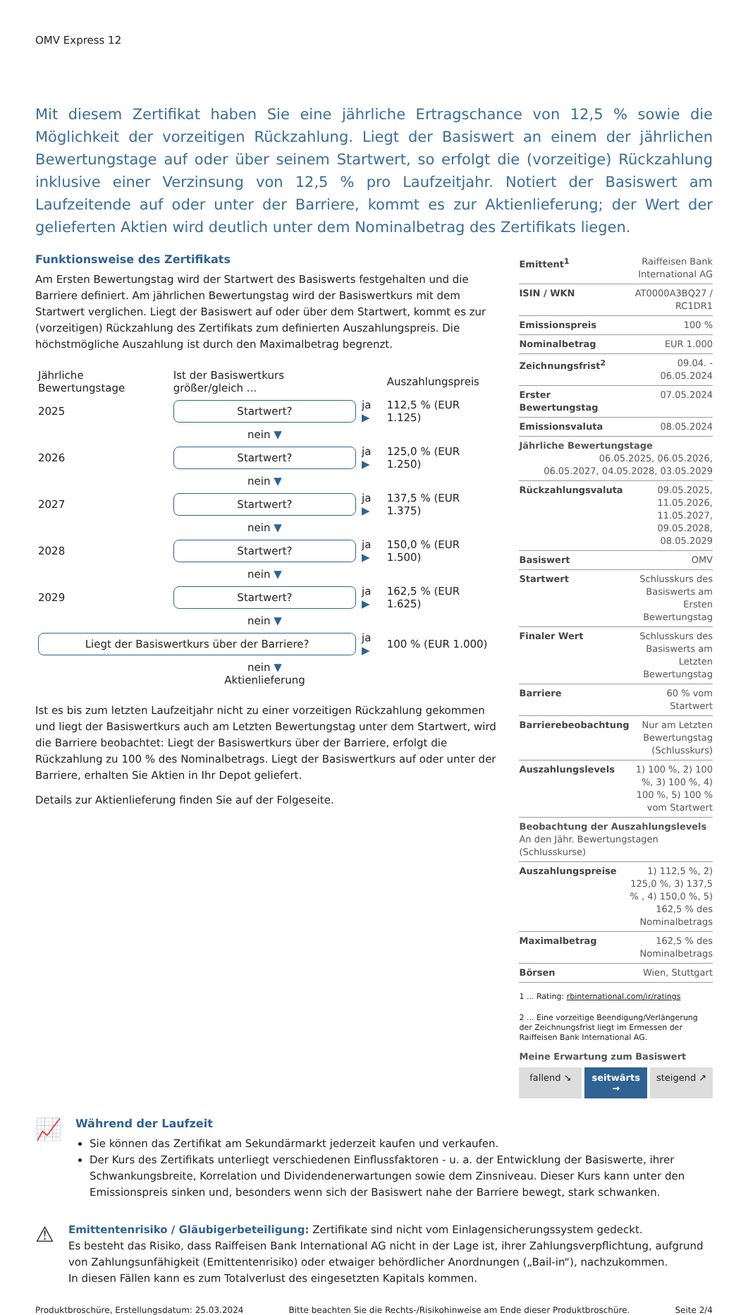OMV Express 12
Mit diesem Zertifikat haben Sie eine jährliche Ertragschance von 12,5 % sowie die Möglichkeit der vorzeitigen Rückzahlung. Liegt der Basiswert an einem der jährlichen Bewertungstage auf oder über seinem Startwert, so erfolgt die (vorzeitige) Rückzahlung inklusive einer Verzinsung von 12,5 % pro Laufzeitjahr. Notiert der Basiswert am Laufzeitende auf oder unter der Barriere, kommt es zur Aktienlieferung; der Wert der gelieferten Aktien wird deutlich unter dem Nominalbetrag des Zertifikats liegen.
Funktionsweise des Zertifikats
Am Ersten Bewertungstag wird der Startwert des Basiswerts festgehalten und die Barriere definiert. Am jährlichen Bewertungstag wird der Basiswertkurs mit dem Startwert verglichen. Liegt der Basiswert auf oder über dem Startwert, kommt es zur (vorzeitigen) Rückzahlung des Zertifikats zum definierten Auszahlungspreis. Die höchstmögliche Auszahlung ist durch den Maximalbetrag begrenzt.
| Jährliche Bewertungstage | Ist der Basiswertkurs größer/gleich ... | | Auszahlungspreis |
| 2025 | Startwert? | ja ▶ | 112,5 % (EUR 1.125) |
| | nein ▼ | | |
| 2026 | Startwert? | ja ▶ | 125,0 % (EUR 1.250) |
| | nein ▼ | | |
| 2027 | Startwert? | ja ▶ | 137,5 % (EUR 1.375) |
| | nein ▼ | | |
| 2028 | Startwert? | ja ▶ | 150,0 % (EUR 1.500) |
| | nein ▼ | | |
| 2029 | Startwert? | ja ▶ | 162,5 % (EUR 1.625) |
| | nein ▼ | | |
| Liegt der Basiswertkurs über der Barriere? | | ja ▶ | 100 % (EUR 1.000) |
| | nein ▼ Aktienlieferung | | |
Ist es bis zum letzten Laufzeitjahr nicht zu einer vorzeitigen Rückzahlung gekommen und liegt der Basiswertkurs auch am Letzten Bewertungstag unter dem Startwert, wird die Barriere beobachtet: Liegt der Basiswertkurs über der Barriere, erfolgt die Rückzahlung zu 100 % des Nominalbetrags. Liegt der Basiswertkurs auf oder unter der Barriere, erhalten Sie Aktien in Ihr Depot geliefert.
Details zur Aktienlieferung finden Sie auf der Folgeseite.
| Emittent<sup>1</sup> | Raiffeisen Bank International AG |
| ISIN / WKN | AT0000A3BQ27 / RC1DR1 |
| Emissionspreis | 100 % |
| Nominalbetrag | EUR 1.000 |
| Zeichnungsfrist<sup>2</sup> | 09.04. - 06.05.2024 |
| Erster Bewertungstag | 07.05.2024 |
| Emissionsvaluta | 08.05.2024 |
| Jährliche Bewertungstage 06.05.2025, 06.05.2026, 06.05.2027, 04.05.2028, 03.05.2029 | |
| Rückzahlungsvaluta | 09.05.2025, 11.05.2026, 11.05.2027, 09.05.2028, 08.05.2029 |
| Basiswert | OMV |
| Startwert | Schlusskurs des Basiswerts am Ersten Bewertungstag |
| Finaler Wert | Schlusskurs des Basiswerts am Letzten Bewertungstag |
| Barriere | 60 % vom Startwert |
| Barrierebeobachtung | Nur am Letzten Bewertungstag (Schlusskurs) |
| Auszahlungslevels | 1) 100 %, 2) 100 %, 3) 100 %, 4) 100 %, 5) 100 % vom Startwert |
| Beobachtung der Auszahlungslevels An den Jähr. Bewertungstagen (Schlusskurse) | |
| Auszahlungspreise | 1) 112,5 %, 2) 125,0 %, 3) 137,5 % , 4) 150,0 %, 5) 162,5 % des Nominalbetrags |
| Maximalbetrag | 162,5 % des Nominalbetrags |
| Börsen | Wien, Stuttgart |
1 ... Rating: rbinternational.com/ir/ratings
2 ... Eine vorzeitige Beendigung/Verlängerung der Zeichnungsfrist liegt im Ermessen der Raiffeisen Bank International AG.
Meine Erwartung zum Basiswert
fallend ↘ seitwärts → steigend ↗
📈
Während der Laufzeit
Sie können das Zertifikat am Sekundärmarkt jederzeit kaufen und verkaufen.
Der Kurs des Zertifikats unterliegt verschiedenen Einflussfaktoren - u. a. der Entwicklung der Basiswerte, ihrer Schwankungsbreite, Korrelation und Dividendenerwartungen sowie dem Zinsniveau. Dieser Kurs kann unter den Emissionspreis sinken und, besonders wenn sich der Basiswert nahe der Barriere bewegt, stark schwanken.
⚠
Emittentenrisiko / Gläubigerbeteiligung: Zertifikate sind nicht vom Einlagensicherungssystem gedeckt.
Es besteht das Risiko, dass Raiffeisen Bank International AG nicht in der Lage ist, ihrer Zahlungsverpflichtung, aufgrund von Zahlungsunfähigkeit (Emittentenrisiko) oder etwaiger behördlicher Anordnungen („Bail-in“), nachzukommen.
In diesen Fällen kann es zum Totalverlust des eingesetzten Kapitals kommen.
Produktbroschüre, Erstellungsdatum: 25.03.2024 Bitte beachten Sie die Rechts-/Risikohinweise am Ende dieser Produktbroschüre. Seite 2/4